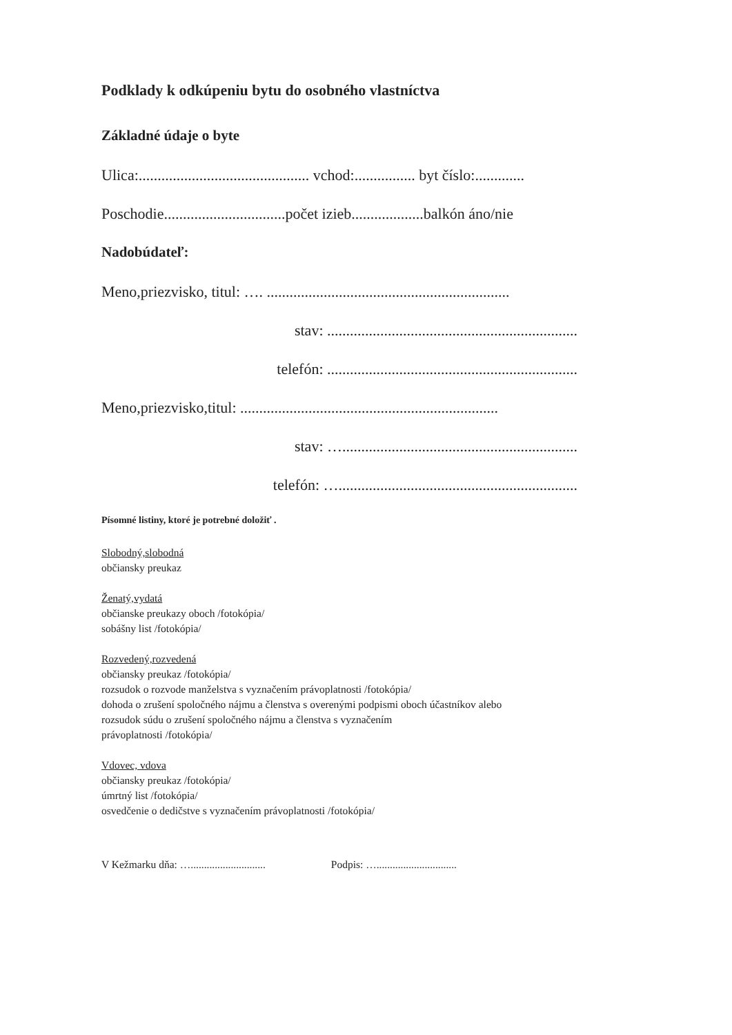Podklady k odkúpeniu bytu do osobného vlastníctva
Základné údaje o byte
Ulica:............................................. vchod:................ byt číslo:.............
Poschodie................................počet izieb...................balkón áno/nie
Nadobúdateľ:
Meno,priezvisko, titul: …. ................................................................
stav: ..................................................................
telefón: ..................................................................
Meno,priezvisko,titul: ....................................................................
stav: …..............................................................
telefón: …...............................................................
Písomné listiny, ktoré je potrebné doložiť .
Slobodný,slobodná
občiansky preukaz
Ženatý,vydatá
občianske preukazy oboch /fotokópia/
sobášny list /fotokópia/
Rozvedený,rozvedená
občiansky preukaz /fotokópia/
rozsudok o rozvode manželstva s vyznačením právoplatnosti /fotokópia/
dohoda o zrušení spoločného nájmu a členstva s overenými podpismi oboch účastníkov alebo
rozsudok súdu o zrušení spoločného nájmu a členstva s vyznačením
právoplatnosti /fotokópia/
Vdovec, vdova
občiansky preukaz /fotokópia/
úmrtný list /fotokópia/
osvedčenie o dedičstve s vyznačením právoplatnosti /fotokópia/
V Kežmarku dňa: …............................ Podpis: …..............................